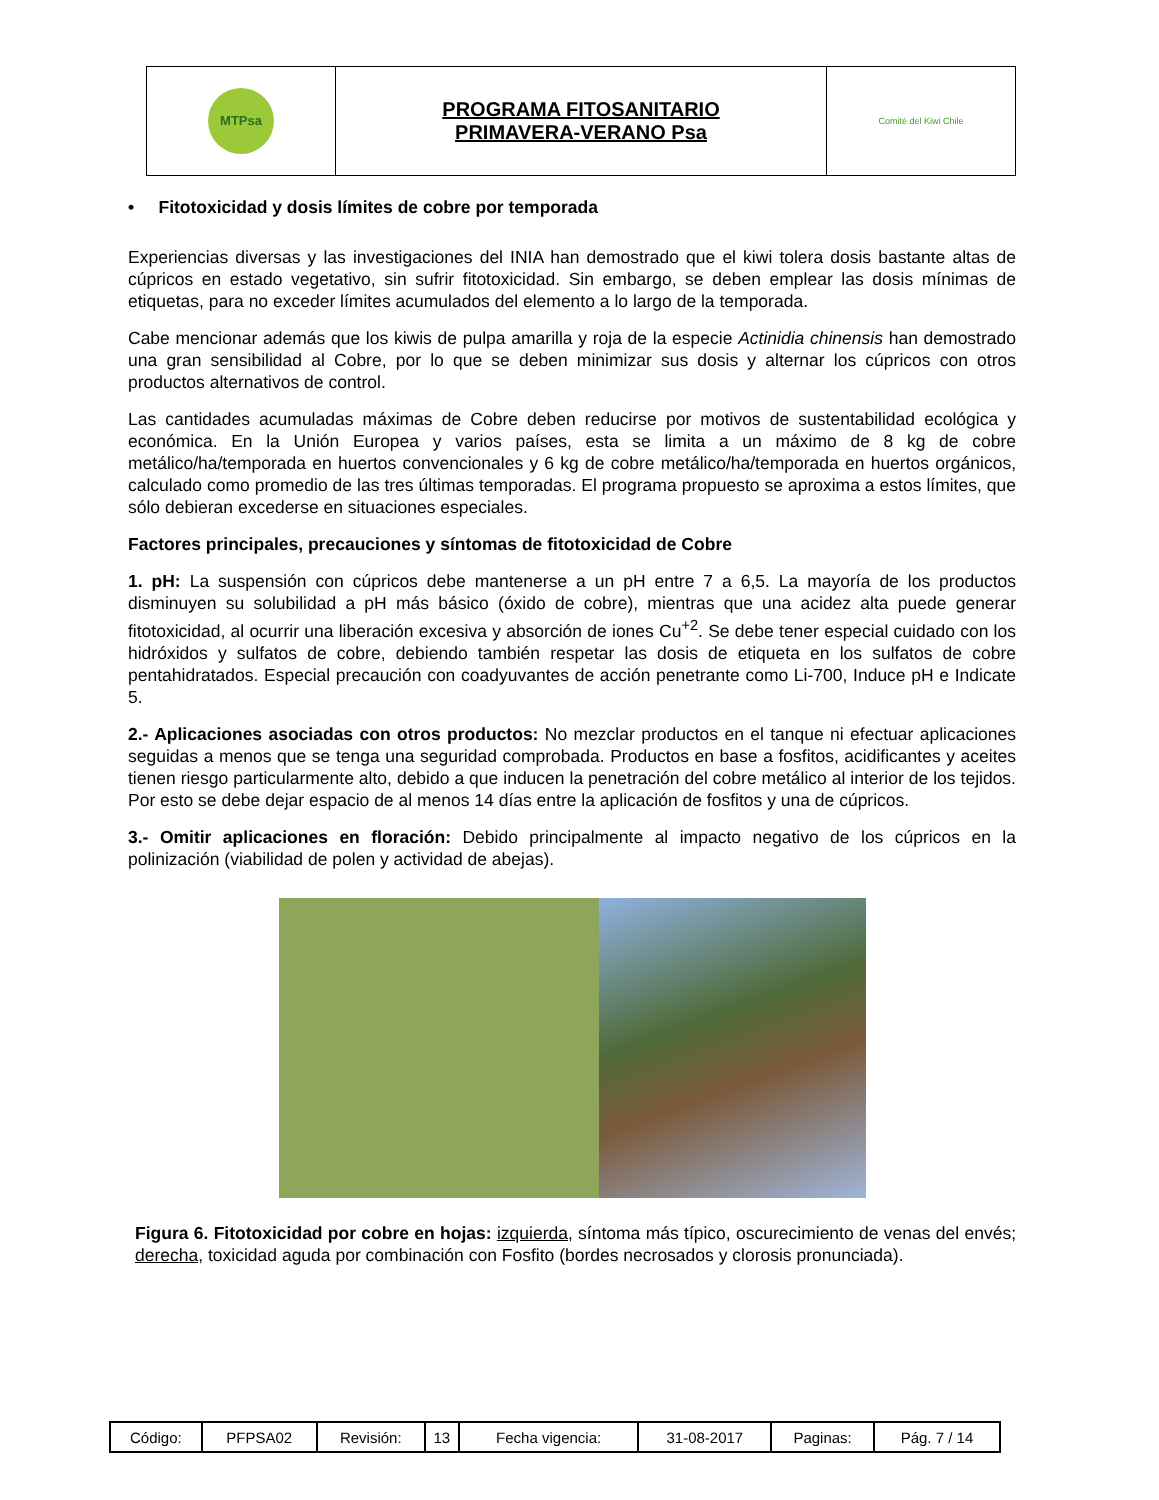| MTPsa | PROGRAMA FITOSANITARIO PRIMAVERA-VERANO Psa | Comité del Kiwi Chile |
• Fitotoxicidad y dosis límites de cobre por temporada
Experiencias diversas y las investigaciones del INIA han demostrado que el kiwi tolera dosis bastante altas de cúpricos en estado vegetativo, sin sufrir fitotoxicidad. Sin embargo, se deben emplear las dosis mínimas de etiquetas, para no exceder límites acumulados del elemento a lo largo de la temporada.
Cabe mencionar además que los kiwis de pulpa amarilla y roja de la especie Actinidia chinensis han demostrado una gran sensibilidad al Cobre, por lo que se deben minimizar sus dosis y alternar los cúpricos con otros productos alternativos de control.
Las cantidades acumuladas máximas de Cobre deben reducirse por motivos de sustentabilidad ecológica y económica. En la Unión Europea y varios países, esta se limita a un máximo de 8 kg de cobre metálico/ha/temporada en huertos convencionales y 6 kg de cobre metálico/ha/temporada en huertos orgánicos, calculado como promedio de las tres últimas temporadas. El programa propuesto se aproxima a estos límites, que sólo debieran excederse en situaciones especiales.
Factores principales, precauciones y síntomas de fitotoxicidad de Cobre
1. pH: La suspensión con cúpricos debe mantenerse a un pH entre 7 a 6,5. La mayoría de los productos disminuyen su solubilidad a pH más básico (óxido de cobre), mientras que una acidez alta puede generar fitotoxicidad, al ocurrir una liberación excesiva y absorción de iones Cu<sup>+2</sup>. Se debe tener especial cuidado con los hidróxidos y sulfatos de cobre, debiendo también respetar las dosis de etiqueta en los sulfatos de cobre pentahidratados. Especial precaución con coadyuvantes de acción penetrante como Li-700, Induce pH e Indicate 5.
2.- Aplicaciones asociadas con otros productos: No mezclar productos en el tanque ni efectuar aplicaciones seguidas a menos que se tenga una seguridad comprobada. Productos en base a fosfitos, acidificantes y aceites tienen riesgo particularmente alto, debido a que inducen la penetración del cobre metálico al interior de los tejidos. Por esto se debe dejar espacio de al menos 14 días entre la aplicación de fosfitos y una de cúpricos.
3.- Omitir aplicaciones en floración: Debido principalmente al impacto negativo de los cúpricos en la polinización (viabilidad de polen y actividad de abejas).
Figura 6. Fitotoxicidad por cobre en hojas: izquierda, síntoma más típico, oscurecimiento de venas del envés; derecha, toxicidad aguda por combinación con Fosfito (bordes necrosados y clorosis pronunciada).
| Código: | PFPSA02 | Revisión: | 13 | Fecha vigencia: | 31-08-2017 | Paginas: | Pág. 7 / 14 |